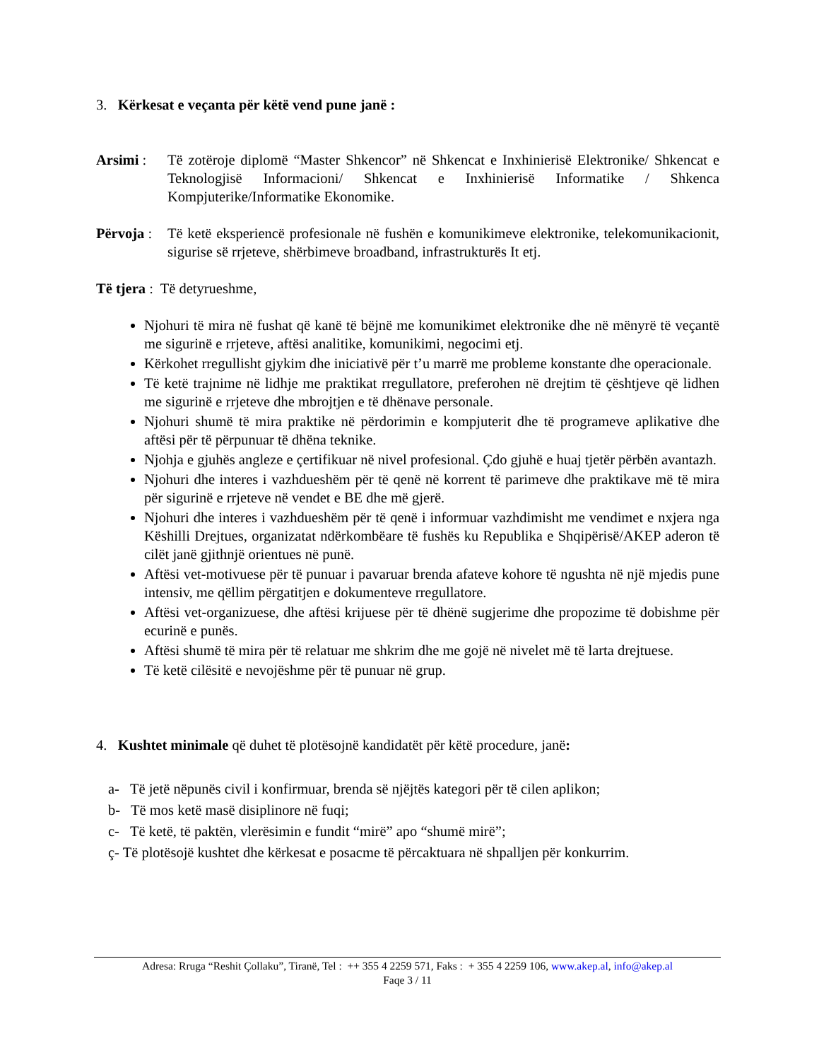3. Kërkesat e veçanta për këtë vend pune janë :
Arsimi : Të zotëroje diplomë “Master Shkencor” në Shkencat e Inxhinierisë Elektronike/ Shkencat e Teknologjisë Informacioni/ Shkencat e Inxhinierisë Informatike / Shkenca Kompjuterike/Informatike Ekonomike.
Përvoja :
Të ketë eksperiencë profesionale në fushën e komunikimeve elektronike, telekomunikacionit, sigurise së rrjeteve, shërbimeve broadband, infrastrukturës It etj.
Të tjera : Të detyrueshme,
Njohuri të mira në fushat që kanë të bëjnë me komunikimet elektronike dhe në mënyrë të veçantë me sigurinë e rrjeteve, aftësi analitike, komunikimi, negocimi etj.
Kërkohet rregullisht gjykim dhe iniciativë për t’u marrë me probleme konstante dhe operacionale.
Të ketë trajnime në lidhje me praktikat rregullatore, preferohen në drejtim të çështjeve që lidhen me sigurinë e rrjeteve dhe mbrojtjen e të dhënave personale.
Njohuri shumë të mira praktike në përdorimin e kompjuterit dhe të programeve aplikative dhe aftësi për të përpunuar të dhëna teknike.
Njohja e gjuhës angleze e çertifikuar në nivel profesional. Çdo gjuhë e huaj tjetër përbën avantazh.
Njohuri dhe interes i vazhdueshëm për të qenë në korrent të parimeve dhe praktikave më të mira për sigurinë e rrjeteve në vendet e BE dhe më gjerë.
Njohuri dhe interes i vazhdueshëm për të qenë i informuar vazhdimisht me vendimet e nxjera nga Këshilli Drejtues, organizatat ndërkombëare të fushës ku Republika e Shqipërisë/AKEP aderon të cilët janë gjithnjë orientues në punë.
Aftësi vet-motivuese për të punuar i pavaruar brenda afateve kohore të ngushta në një mjedis pune intensiv, me qëllim përgatitjen e dokumenteve rregullatore.
Aftësi vet-organizuese, dhe aftësi krijuese për të dhënë sugjerime dhe propozime të dobishme për ecurinë e punës.
Aftësi shumë të mira për të relatuar me shkrim dhe me gojë në nivelet më të larta drejtuese.
Të ketë cilësitë e nevojëshme për të punuar në grup.
4. Kushtet minimale që duhet të plotësojnë kandidatët për këtë procedure, janë:
a- Të jetë nëpunës civil i konfirmuar, brenda së njëjtës kategori për të cilen aplikon;
b- Të mos ketë masë disiplinore në fuqi;
c- Të ketë, të paktën, vlerësimin e fundit “mirë” apo “shumë mirë”;
ç- Të plotësojë kushtet dhe kërkesat e posacme të përcaktuara në shpalljen për konkurrim.
Adresa: Rruga “Reshit Çollaku”, Tiranë, Tel : ++ 355 4 2259 571, Faks : + 355 4 2259 106, www.akep.al, info@akep.al
Faqe 3 / 11